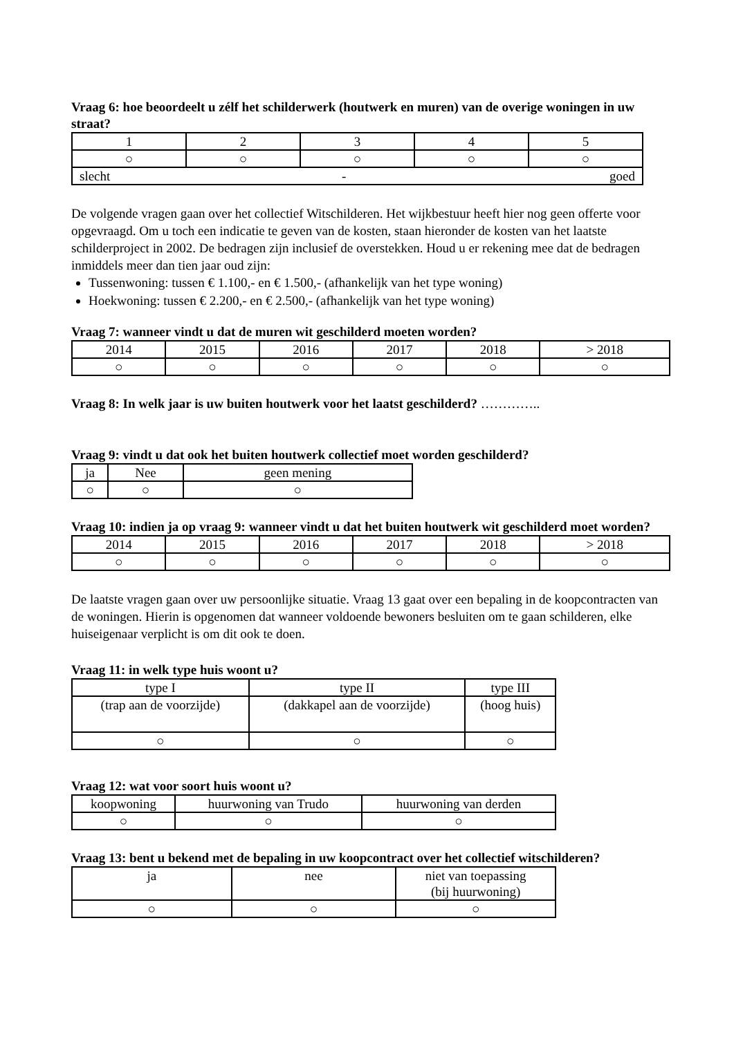Vraag 6: hoe beoordeelt u zélf het schilderwerk (houtwerk en muren) van de overige woningen in uw straat?
| 1 | 2 | 3 | 4 | 5 |
| ○ | ○ | ○ | ○ | ○ |
| goed slecht - | | | | |
De volgende vragen gaan over het collectief Witschilderen. Het wijkbestuur heeft hier nog geen offerte voor opgevraagd. Om u toch een indicatie te geven van de kosten, staan hieronder de kosten van het laatste schilderproject in 2002. De bedragen zijn inclusief de overstekken. Houd u er rekening mee dat de bedragen inmiddels meer dan tien jaar oud zijn:
Tussenwoning: tussen € 1.100,- en € 1.500,- (afhankelijk van het type woning)
Hoekwoning: tussen € 2.200,- en € 2.500,- (afhankelijk van het type woning)
Vraag 7: wanneer vindt u dat de muren wit geschilderd moeten worden?
| 2014 | 2015 | 2016 | 2017 | 2018 | > 2018 |
| ○ | ○ | ○ | ○ | ○ | ○ |
Vraag 8: In welk jaar is uw buiten houtwerk voor het laatst geschilderd? …………..
Vraag 9: vindt u dat ook het buiten houtwerk collectief moet worden geschilderd?
| ja | Nee | geen mening |
| ○ | ○ | ○ |
Vraag 10: indien ja op vraag 9: wanneer vindt u dat het buiten houtwerk wit geschilderd moet worden?
| 2014 | 2015 | 2016 | 2017 | 2018 | > 2018 |
| ○ | ○ | ○ | ○ | ○ | ○ |
De laatste vragen gaan over uw persoonlijke situatie. Vraag 13 gaat over een bepaling in de koopcontracten van de woningen. Hierin is opgenomen dat wanneer voldoende bewoners besluiten om te gaan schilderen, elke huiseigenaar verplicht is om dit ook te doen.
Vraag 11: in welk type huis woont u?
| type I | type II | type III |
| (trap aan de voorzijde) | (dakkapel aan de voorzijde) | (hoog huis) |
| ○ | ○ | ○ |
Vraag 12: wat voor soort huis woont u?
| koopwoning | huurwoning van Trudo | huurwoning van derden |
| ○ | ○ | ○ |
Vraag 13: bent u bekend met de bepaling in uw koopcontract over het collectief witschilderen?
| ja | nee | niet van toepassing (bij huurwoning) |
| ○ | ○ | ○ |